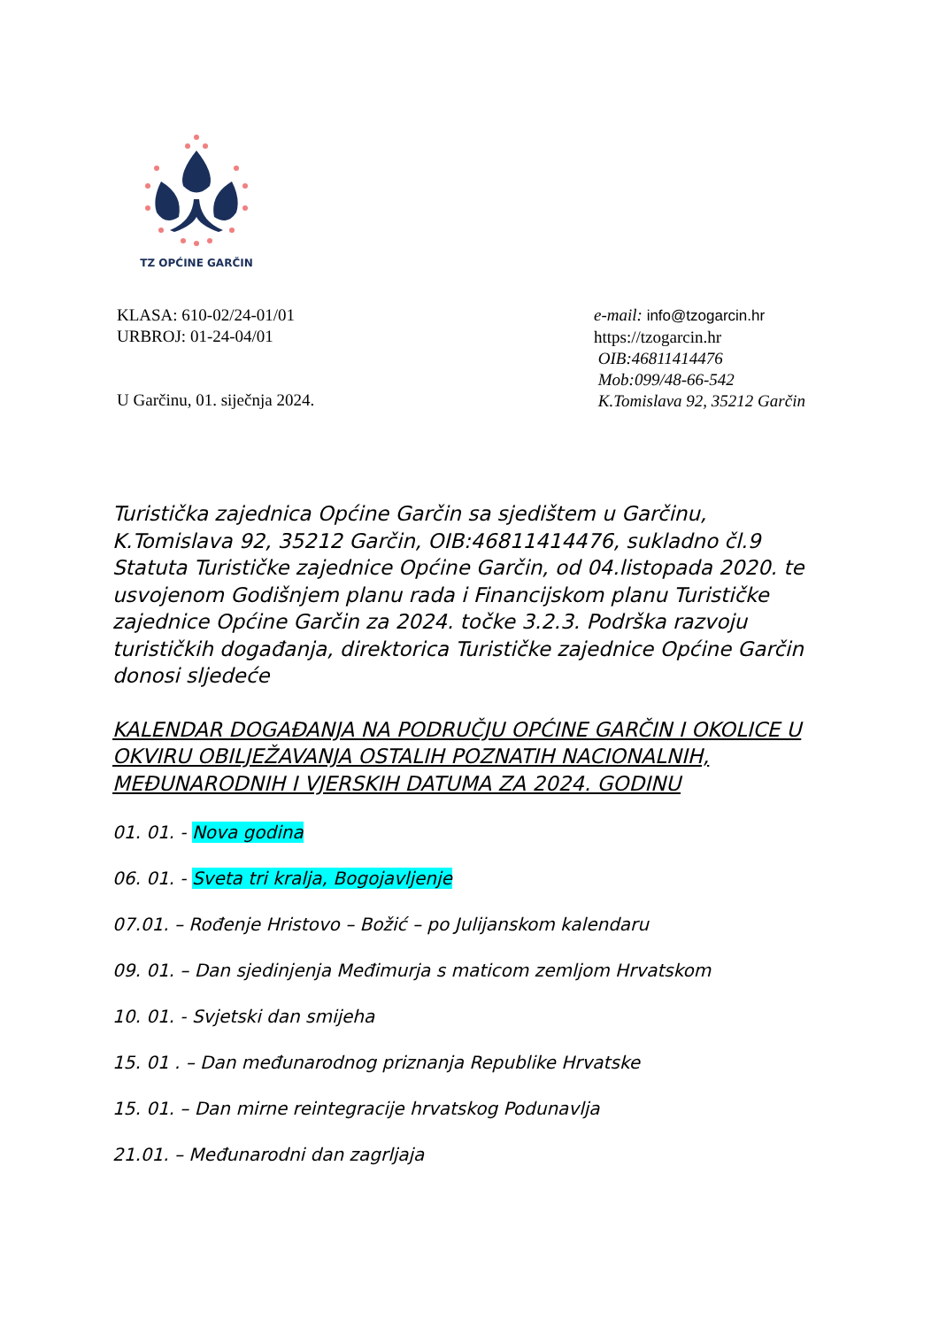TZ OPĆINE GARČIN
KLASA: 610-02/24-01/01
URBROJ: 01-24-04/01
U Garčinu, 01. siječnja 2024.
e-mail: info@tzogarcin.hr
https://tzogarcin.hr
OIB:46811414476
Mob:099/48-66-542
K.Tomislava 92, 35212 Garčin
Turistička zajednica Općine Garčin sa sjedištem u Garčinu, K.Tomislava 92, 35212 Garčin, OIB:46811414476, sukladno čl.9 Statuta Turističke zajednice Općine Garčin, od 04.listopada 2020. te usvojenom Godišnjem planu rada i Financijskom planu Turističke zajednice Općine Garčin za 2024. točke 3.2.3. Podrška razvoju turističkih događanja, direktorica Turističke zajednice Općine Garčin donosi sljedeće
KALENDAR DOGAĐANJA NA PODRUČJU OPĆINE GARČIN I OKOLICE U OKVIRU OBILJEŽAVANJA OSTALIH POZNATIH NACIONALNIH, MEĐUNARODNIH I VJERSKIH DATUMA ZA 2024. GODINU
01. 01. - Nova godina
06. 01. - Sveta tri kralja, Bogojavljenje
07.01. – Rođenje Hristovo – Božić – po Julijanskom kalendaru
09. 01. – Dan sjedinjenja Međimurja s maticom zemljom Hrvatskom
10. 01. - Svjetski dan smijeha
15. 01 . – Dan međunarodnog priznanja Republike Hrvatske
15. 01. – Dan mirne reintegracije hrvatskog Podunavlja
21.01. – Međunarodni dan zagrljaja